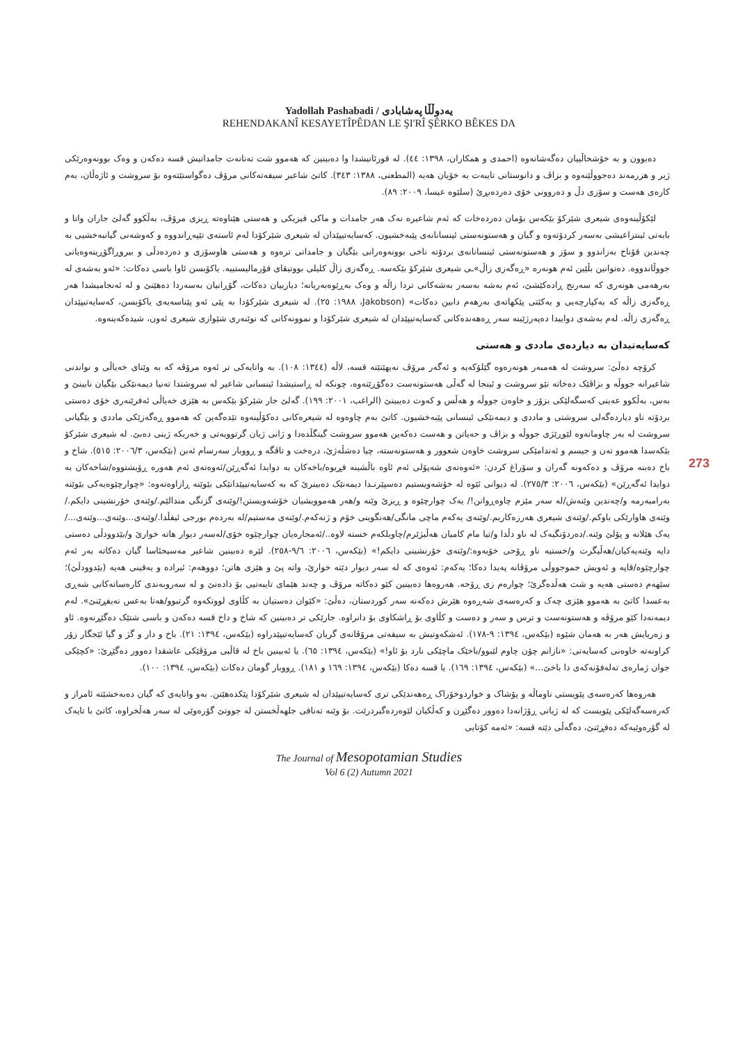Yadollah Pashabadi / یەدوڵڵا پەشابادی
REHENDAKANÎ KESAYETÎPÊDAN LE ŞI'RÎ ŞÊRKO BÊKES DA
دەبوون و بە خۆشحاڵییان دەگەشانەوە (احمدی و همکاران، ١٣٩٨: ٤٤). لە قورئانیشدا وا دەبینین کە هەموو شت تەنانەت جامداتیش قسە دەکەن و وەک بوونەوەرێکی ژیر و هزرمەند دەجووڵێنەوە و بزاڤ و دانوستانی تایبەت بە خۆیان هەیە (المطعنی، ١٣٨٨: ٣٤٣). کاتێ شاعیر سیفەتەکانی مرۆڤ دەگواستێتەوە بۆ سروشت و ئاژەڵان، بەم کارەی هەست و سۆزی دڵ و دەروونی خۆی دەردەبڕێ (سلێوە عیسا، ٢٠٠٩: ٨٩).
لێکۆڵینەوەی شیعری شێرکۆ بێکەس بۆمان دەردەخات کە ئەم شاعیرە نەک هەر جامدات و ماکی فیزیکی و هەستی هێناوەتە ڕیزی مرۆڤ، بەڵکوو گەلێ جاران واتا و بابەتی ئینتزاعیشی بەسەر کردۆتەوە و گیان و هەستونەستی ئینسانانەی پێبەخشیون. کەسایەتیپێدان لە شیعری شێرکۆدا لەم ئاستەی تێپەڕاندووە و کەوشەنی گیانبەخشیی بە چەندین قۆناخ بەزاندوو و سۆز و هەستونەستی ئینسانانەی بردۆتە ناخی بوونەوەرانی بێگیان و جامداتی ترەوە و هەستی هاوسۆزی و دەردەدڵی و بیروڕاگۆڕینەوەیانی جووڵاندووە. دەتوانین بڵێین ئەم هونەرە «ڕەگەزی زاڵ»ـی شیعری شێرکۆ بێکەسە. ڕەگەزی زاڵ کلیلی بووتیقای فۆرمالیستییە. یاکۆبسن ئاوا باسی دەکات: «ئەو بەشەی لە بەرهەمی هونەری کە سەرنج ڕادەکێشێ، ئەم بەشە بەسەر بەشەکانی تردا زاڵە و وەک بەڕێوەبەریانە؛ دیارییان دەکات، گۆڕانیان بەسەردا دەهێنێ و لە ئەنجامیشدا هەر ڕەگەزی زاڵە کە یەکپارچەیی و یەکێتی پێکهاتەی بەرهەم دابین دەکات» (Jakobson، ١٩٨٨: ٢٥). لە شیعری شێرکۆدا بە پێی ئەو پێناسەیەی یاکۆبسن، کەسایەتیپێدان ڕەگەزی زاڵە. لەم بەشەی دواییدا دەپەرژێینە سەر ڕەهەندەکانی کەسایەتیپێدان لە شیعری شێرکۆدا و نموونەکانی کە نوێنەری شێوازی شیعری ئەون، شیدەکەینەوە.
کەسایەتیدان بە دیاردەی ماددی و هەستی
کرۆچە دەڵێ: سروشت لە هەمبەر هونەرەوە گێلۆکەیە و ئەگەر مرۆڤ نەیهێنێتە قسە، لاڵە (١٣٤٤: ١٠٨). بە واتایەکی تر ئەوە مرۆڤە کە بە وێنای خەیاڵی و نواندنی شاعیرانە جووڵە و بزاڤێک دەخاتە نێو سروشت و ئینجا لە گەڵی هەستونەست دەگۆڕێتەوە، چونکە لە ڕاستیشدا ئینسانی شاعیر لە سروشتدا تەنیا دیمەنێکی بێگیان نابینێ و بەس، بەڵکوو عەینی کەسگەلێکی بزۆز و خاوەن جووڵە و هەڵس و کەوت دەیبینێ (الراغب، ٢٠٠١: ١٩٩). گەلێ جار شێرکۆ بێکەس بە هێزی خەیاڵی ئەفرێنەری خۆی دەستی بردۆتە ناو دیاردەگەلی سروشتی و ماددی و دیمەنێکی ئینسانی پێبەخشیون. کاتێ بەم چاوەوە لە شیعرەکانی دەکۆڵینەوە تێدەگەین کە هەموو ڕەگەزێکی ماددی و بێگیانی سروشت لە بەر چاومانەوە لێوڕێژی جووڵە و بزاڤ و حەیاتن و هەست دەکەین هەموو سروشت گینگڵدەدا و ژانی ژیان گرتوویەتی و خەریکە ژینی دەبێ. لە شیعری شێرکۆ بێکەسدا هەموو تەن و جیسم و ئەندامێکی سروشت خاوەن شعوور و هەستونەستە، چیا دەشڵەژێ، درەخت و تاڤگە و ڕووبار سەرسام ئەبن (بێکەس، ٢٠٠٦/٣: ٥١٥). شاخ و باخ دەبنە مرۆڤ و دەکەونە گەران و سۆراغ کردن: «ئەوەتەی شەپۆلی ئەم ئاوە باڵشینە فڕیوە/باخەکان بە دوایدا ئەگەڕێن/ئەوەتەی ئەم هەورە ڕۆیشتووە/شاخەکان بە دوایدا ئەگەڕێن» (بێکەس، ٢٠٠٦: ٢٧٥/٣). لە دیوانی ئێوە لە خۆشەویستیم دەسپێرنـدا دیمەنێک دەبینرێ کە بە کەسایەتیپێدانێکی بێوێنە ڕازاوەتەوە: «چوارچێوەیەکی بێوێنە بەرامبەرمە و/چەندین وێنەش/لە سەر مێزم چاوەڕوانن!/ یەک چوارچێوە و ڕیزێ وێنە و/هەر هەموویشیان خۆشەویستن!/وێنەی گزنگی مندالێم./وێنەی خۆرنشینی دایکم./وێنەی هاوارێکی باوکم./وێنەی شیعری هەرزەکاریم./وێنەی یەکەم ماچی مانگی/هەنگوینی خۆم و ژنەکەم./وێنەی مەستیم/لە بەردەم بورجی ئیفڵدا./وێنەی...وێنەی...وێنەی.../ یەک هێلانە و پۆلێ وێنە./دەردۆنگیەک لە ناو دڵدا و/تیا مام کامیان هەڵبژێرم/چاویلکەم خستە لاوە../ئەمجارەیان چوارچێوە خۆی/لەسەر دیوار هاتە خوارێ و/بێدوودڵی دەستی دایە وێنەیەکیان/هەڵیگرت و/خستیە ناو ڕۆحی خۆیەوە:/وێنەی خۆرنشینی دایکم!» (بێکەس، ٢٠٠٦: ٩/٦-٢٥٨). لێرە دەبینین شاعیر مەسیحئاسا گیان دەکاتە بەر ئەم چوارچێوە/قاپە و ئەویش جموجووڵی مرۆڤانە پەیدا دەکا؛ یەکەم: ئەوەی کە لە سەر دیوار دێتە خوارێ، واتە پێ و هێزی هاتن؛ دووهەم: ئیرادە و یەقینی هەیە (بێدوودڵێ)؛ سێهەم دەستی هەیە و شت هەڵدەگرێ؛ چوارەم زی ڕۆحە. هەروەها دەبینین کێو دەکاتە مرۆڤ و چەند هێمای تایبەتیی بۆ دادەنێ و لە سەروبەندی کارەساتەکانی شەڕی بەعسدا کاتێ بە هەموو هێزی چەک و کەرەسەی شەڕەوە هێرش دەکەنە سەر کوردستان، دەڵێ: «کێوان دەستیان بە کڵاوی لووتکەوە گرتبوو/هەتا بەعس نەیفڕێنێ». لەم دیمەنەدا کێو مرۆڤە و هەستونەست و ترس و سەر و دەست و کڵاوی بۆ ڕاشکاوی بۆ دانراوە. جارێکی تر دەبینین کە شاخ و داخ قسە دەکەن و باسی شتێک دەگێڕنەوە. ئاو و زەریایش هەر بە هەمان شێوە (بێکەس، ١٣٩٤: ٩-١٧٨). ئەشکەوتیش بە سیفەتی مرۆڤانەی گریان کەسایەتیپێدراوە (بێکەس، ١٣٩٤: ٢١). باخ و دار و گژ و گیا ئێجگار زۆر کراونەتە خاوەنی کەسایەتی: «نازانم چۆن چاوم لێبوو/باخێک ماچێکی نارد بۆ ئاو!» (بێکەس، ١٣٩٤: ٦٥). یا ئەبینین باخ لە قاڵبی مرۆڤێکی عاشقدا دەوور دەگێڕێ: «کچێکی جوان ژمارەی تەلەفۆنەکەی دا باخێ...» (بێکەس، ١٣٩٤: ١٦٩). یا قسە دەکا (بێکەس، ١٣٩٤: ١٦٩ و ١٨١). ڕووبار گومان دەکات (بێکەس، ١٣٩٤: ١٠٠).
هەروەها کەرەسەی پێویستی ناوماڵە و پۆشاک و خواردوخۆراک ڕەهەندێکی تری کەسایەتیپێدان لە شیعری شێرکۆدا پێکدەهێنن. بەو واتایەی کە گیان دەبەخشێتە ئامراز و کەرەسەگەلێکی پێویست کە لە ژیانی ڕۆژانەدا دەوور دەگێڕن و کەڵکیان لێوەردەگیردرێت. بۆ وێنە تەنافی جلهەڵخستن لە جووتێ گۆرەوێی لە سەر هەڵخراوە، کاتێ با تایەک لە گۆرەوێیەکە دەفڕێنێ، دەگەڵی دێتە قسە: «ئەمە کۆتایی
273
The Journal of Mesopotamian Studies
Vol 6 (2) Autumn 2021